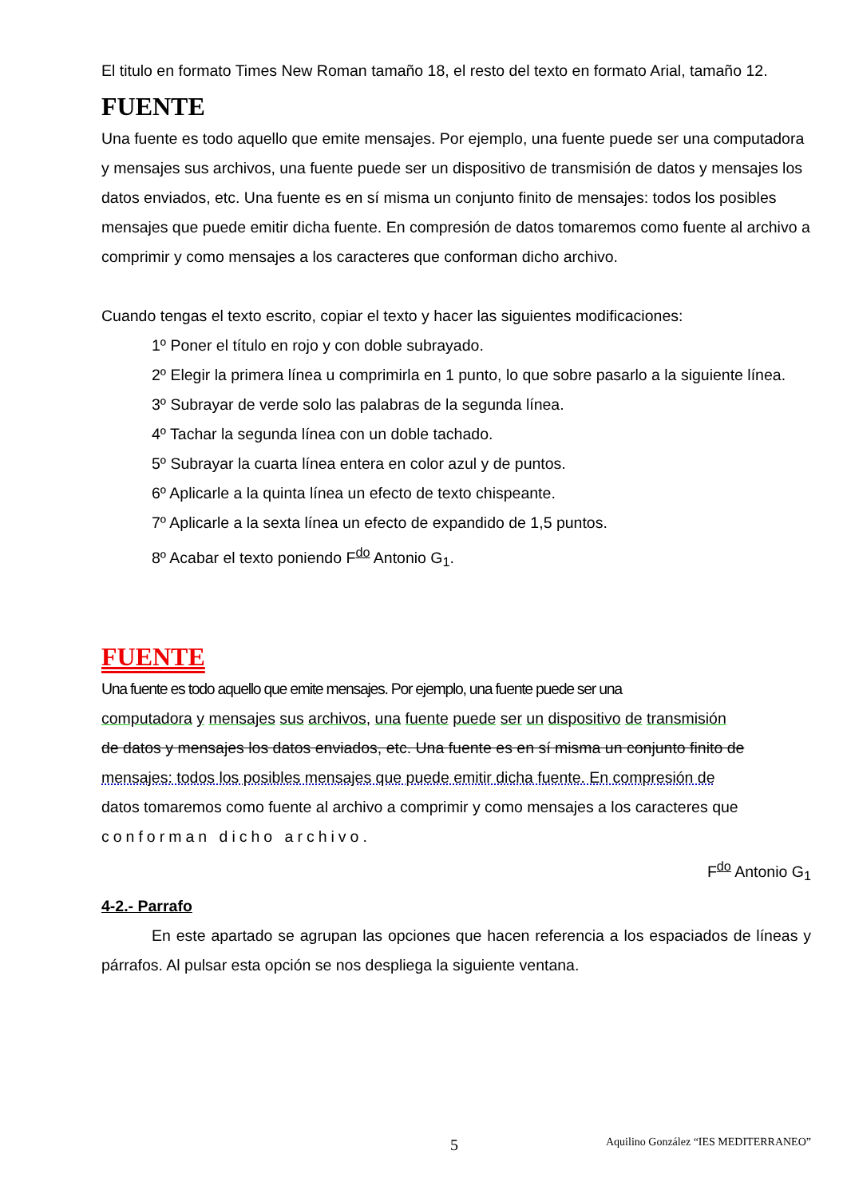El titulo en formato Times New Roman tamaño 18, el resto del texto en formato Arial, tamaño 12.
FUENTE
Una fuente es todo aquello que emite mensajes. Por ejemplo, una fuente puede ser una computadora y mensajes sus archivos, una fuente puede ser un dispositivo de transmisión de datos y mensajes los datos enviados, etc. Una fuente es en sí misma un conjunto finito de mensajes: todos los posibles mensajes que puede emitir dicha fuente. En compresión de datos tomaremos como fuente al archivo a comprimir y como mensajes a los caracteres que conforman dicho archivo.
Cuando tengas el texto escrito, copiar el texto y hacer las siguientes modificaciones:
1º Poner el título en rojo y con doble subrayado.
2º Elegir la primera línea u comprimirla en 1 punto, lo que sobre pasarlo a la siguiente línea.
3º Subrayar de verde solo las palabras de la segunda línea.
4º Tachar la segunda línea con un doble tachado.
5º Subrayar la cuarta línea entera en color azul y de puntos.
6º Aplicarle a la quinta línea un efecto de texto chispeante.
7º Aplicarle a la sexta línea un efecto de expandido de 1,5 puntos.
8º Acabar el texto poniendo F<sup>do</sup> Antonio G<sub>1</sub>.
FUENTE
Una fuente es todo aquello que emite mensajes. Por ejemplo, una fuente puede ser una
computadora y mensajes sus archivos, una fuente puede ser un dispositivo de transmisión
de datos y mensajes los datos enviados, etc. Una fuente es en sí misma un conjunto finito de
mensajes: todos los posibles mensajes que puede emitir dicha fuente. En compresión de
datos tomaremos como fuente al archivo a comprimir y como mensajes a los caracteres que
conforman dicho archivo.
F<sup>do</sup> Antonio G<sub>1</sub>
4-2.- Parrafo
En este apartado se agrupan las opciones que hacen referencia a los espaciados de líneas y párrafos. Al pulsar esta opción se nos despliega la siguiente ventana.
5 Aquilino González “IES MEDITERRANEO”